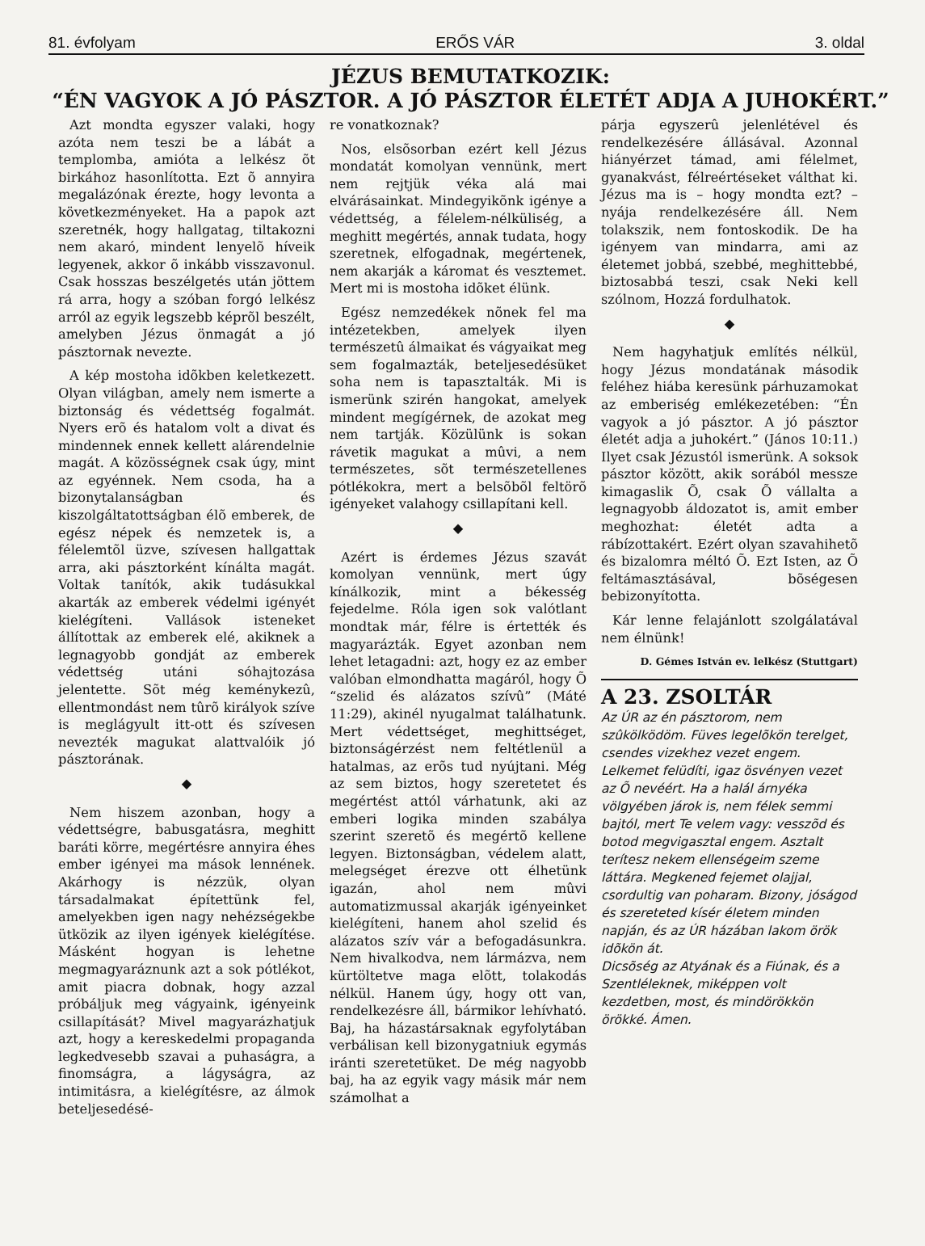81. évfolyam ERŐS VÁR 3. oldal
JÉZUS BEMUTATKOZIK:
“ÉN VAGYOK A JÓ PÁSZTOR. A JÓ PÁSZTOR ÉLETÉT ADJA A JUHOKÉRT.”
Azt mondta egyszer valaki, hogy azóta nem teszi be a lábát a templomba, amióta a lelkész õt birkához hasonlította. Ezt õ annyira megalázónak érezte, hogy levonta a következményeket. Ha a papok azt szeretnék, hogy hallgatag, tiltakozni nem akaró, mindent lenyelõ híveik legyenek, akkor õ inkább visszavonul. Csak hosszas beszélgetés után jöttem rá arra, hogy a szóban forgó lelkész arról az egyik legszebb képrõl beszélt, amelyben Jézus önmagát a jó pásztornak nevezte.
A kép mostoha idõkben keletkezett. Olyan világban, amely nem ismerte a biztonság és védettség fogalmát. Nyers erõ és hatalom volt a divat és mindennek ennek kellett alárendelnie magát. A közösségnek csak úgy, mint az egyénnek. Nem csoda, ha a bizonytalanságban és kiszolgáltatottságban élõ emberek, de egész népek és nemzetek is, a félelemtõl üzve, szívesen hallgattak arra, aki pásztorként kínálta magát. Voltak tanítók, akik tudásukkal akarták az emberek védelmi igényét kielégíteni. Vallások isteneket állítottak az emberek elé, akiknek a legnagyobb gondját az emberek védettség utáni sóhajtozása jelentette. Sõt még keménykezû, ellentmondást nem tûrõ királyok szíve is meglágyult itt-ott és szívesen nevezték magukat alattvalóik jó pásztorának.
◆
Nem hiszem azonban, hogy a védettségre, babusgatásra, meghitt baráti körre, megértésre annyira éhes ember igényei ma mások lennének. Akárhogy is nézzük, olyan társadalmakat építettünk fel, amelyekben igen nagy nehézségekbe ütközik az ilyen igények kielégítése. Másként hogyan is lehetne megmagyaráznunk azt a sok pótlékot, amit piacra dobnak, hogy azzal próbáljuk meg vágyaink, igényeink csillapítását? Mivel magyarázhatjuk azt, hogy a kereskedelmi propaganda legkedvesebb szavai a puhaságra, a finomságra, a lágyságra, az intimitásra, a kielégítésre, az álmok beteljesedésé-
re vonatkoznak?
Nos, elsõsorban ezért kell Jézus mondatát komolyan vennünk, mert nem rejtjük véka alá mai elvárásainkat. Mindegyikõnk igénye a védettség, a félelem-nélküliség, a meghitt megértés, annak tudata, hogy szeretnek, elfogadnak, megértenek, nem akarják a káromat és vesztemet. Mert mi is mostoha idõket élünk.
Egész nemzedékek nõnek fel ma intézetekben, amelyek ilyen természetû álmaikat és vágyaikat meg sem fogalmazták, beteljesedésüket soha nem is tapasztalták. Mi is ismerünk szirén hangokat, amelyek mindent megígérnek, de azokat meg nem tartják. Közülünk is sokan rávetik magukat a mûvi, a nem természetes, sõt természetellenes pótlékokra, mert a belsõbõl feltörõ igényeket valahogy csillapítani kell.
◆
Azért is érdemes Jézus szavát komolyan vennünk, mert úgy kínálkozik, mint a békesség fejedelme. Róla igen sok valótlant mondtak már, félre is értették és magyarázták. Egyet azonban nem lehet letagadni: azt, hogy ez az ember valóban elmondhatta magáról, hogy Õ “szelid és alázatos szívû” (Máté 11:29), akinél nyugalmat találhatunk. Mert védettséget, meghittséget, biztonságérzést nem feltétlenül a hatalmas, az erõs tud nyújtani. Még az sem biztos, hogy szeretetet és megértést attól várhatunk, aki az emberi logika minden szabálya szerint szeretõ és megértõ kellene legyen. Biztonságban, védelem alatt, melegséget érezve ott élhetünk igazán, ahol nem mûvi automatizmussal akarják igényeinket kielégíteni, hanem ahol szelid és alázatos szív vár a befogadásunkra. Nem hivalkodva, nem lármázva, nem kürtöltetve maga elõtt, tolakodás nélkül. Hanem úgy, hogy ott van, rendelkezésre áll, bármikor lehívható. Baj, ha házastársaknak egyfolytában verbálisan kell bizonygatniuk egymás iránti szeretetüket. De még nagyobb baj, ha az egyik vagy másik már nem számolhat a
párja egyszerû jelenlétével és rendelkezésére állásával. Azonnal hiányérzet támad, ami félelmet, gyanakvást, félreértéseket válthat ki. Jézus ma is – hogy mondta ezt? – nyája rendelkezésére áll. Nem tolakszik, nem fontoskodik. De ha igényem van mindarra, ami az életemet jobbá, szebbé, meghittebbé, biztosabbá teszi, csak Neki kell szólnom, Hozzá fordulhatok.
◆
Nem hagyhatjuk említés nélkül, hogy Jézus mondatának második feléhez hiába keresünk párhuzamokat az emberiség emlékezetében: “Én vagyok a jó pásztor. A jó pásztor életét adja a juhokért.” (János 10:11.) Ilyet csak Jézustól ismerünk. A soksok pásztor között, akik sorából messze kimagaslik Õ, csak Õ vállalta a legnagyobb áldozatot is, amit ember meghozhat: életét adta a rábízottakért. Ezért olyan szavahihetõ és bizalomra méltó Õ. Ezt Isten, az Õ feltámasztásával, bõségesen bebizonyította.
Kár lenne felajánlott szolgálatával nem élnünk!
D. Gémes István ev. lelkész (Stuttgart)
A 23. ZSOLTÁR
Az ÚR az én pásztorom, nem szûkölködöm. Füves legelõkön terelget, csendes vizekhez vezet engem. Lelkemet felüdíti, igaz ösvényen vezet az Õ nevéért. Ha a halál árnyéka völgyében járok is, nem félek semmi bajtól, mert Te velem vagy: vesszõd és botod megvigasztal engem. Asztalt terítesz nekem ellenségeim szeme láttára. Megkened fejemet olajjal, csordultig van poharam. Bizony, jóságod és szereteted kísér életem minden napján, és az ÚR házában lakom örök idõkön át.
Dicsõség az Atyának és a Fiúnak, és a Szentléleknek, miképpen volt kezdetben, most, és mindörökkön örökké. Ámen.